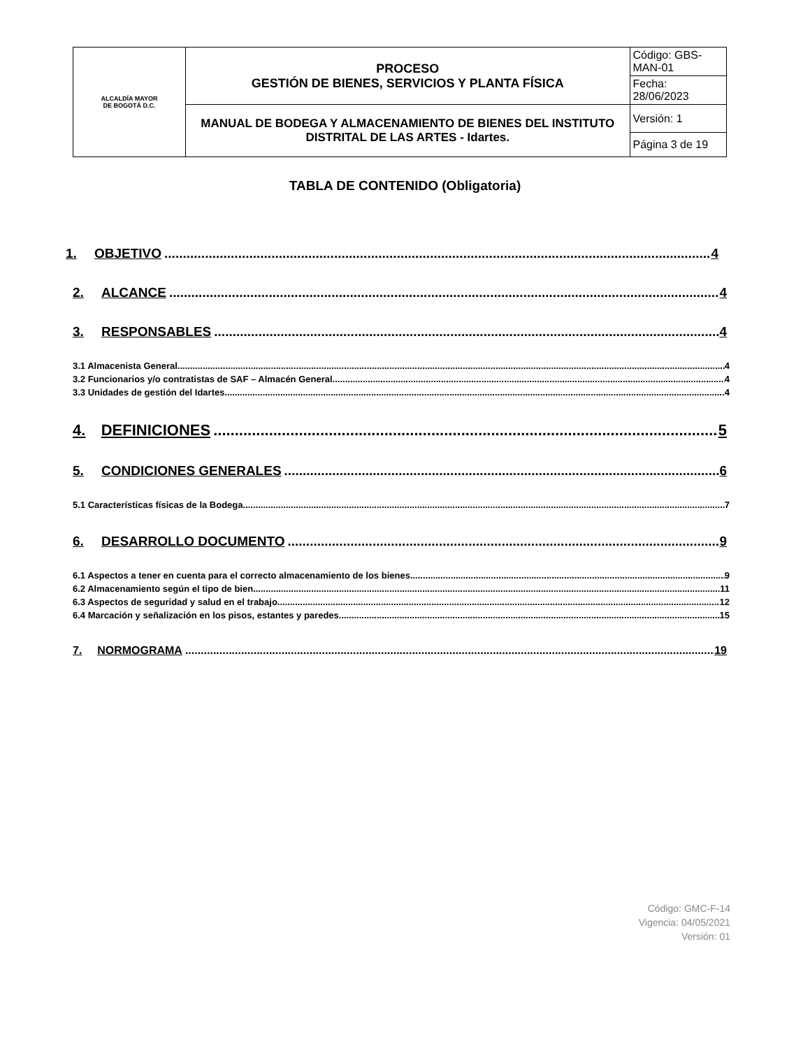| ALCALDÍA MAYOR DE BOGOTÁ D.C. | PROCESO GESTIÓN DE BIENES, SERVICIOS Y PLANTA FÍSICA | Código: GBS-MAN-01 |
| | | Fecha: 28/06/2023 |
| | MANUAL DE BODEGA Y ALMACENAMIENTO DE BIENES DEL INSTITUTO DISTRITAL DE LAS ARTES - Idartes. | Versión: 1 |
| | | Página 3 de 19 |
TABLA DE CONTENIDO (Obligatoria)
1. OBJETIVO 4
2. ALCANCE 4
3. RESPONSABLES 4
3.1 Almacenista General 4
3.2 Funcionarios y/o contratistas de SAF – Almacén General 4
3.3 Unidades de gestión del Idartes 4
4. DEFINICIONES 5
5. CONDICIONES GENERALES 6
5.1 Características físicas de la Bodega 7
6. DESARROLLO DOCUMENTO 9
6.1 Aspectos a tener en cuenta para el correcto almacenamiento de los bienes 9
6.2 Almacenamiento según el tipo de bien 11
6.3 Aspectos de seguridad y salud en el trabajo 12
6.4 Marcación y señalización en los pisos, estantes y paredes 15
7. NORMOGRAMA 19
Código: GMC-F-14
Vigencia: 04/05/2021
Versión: 01